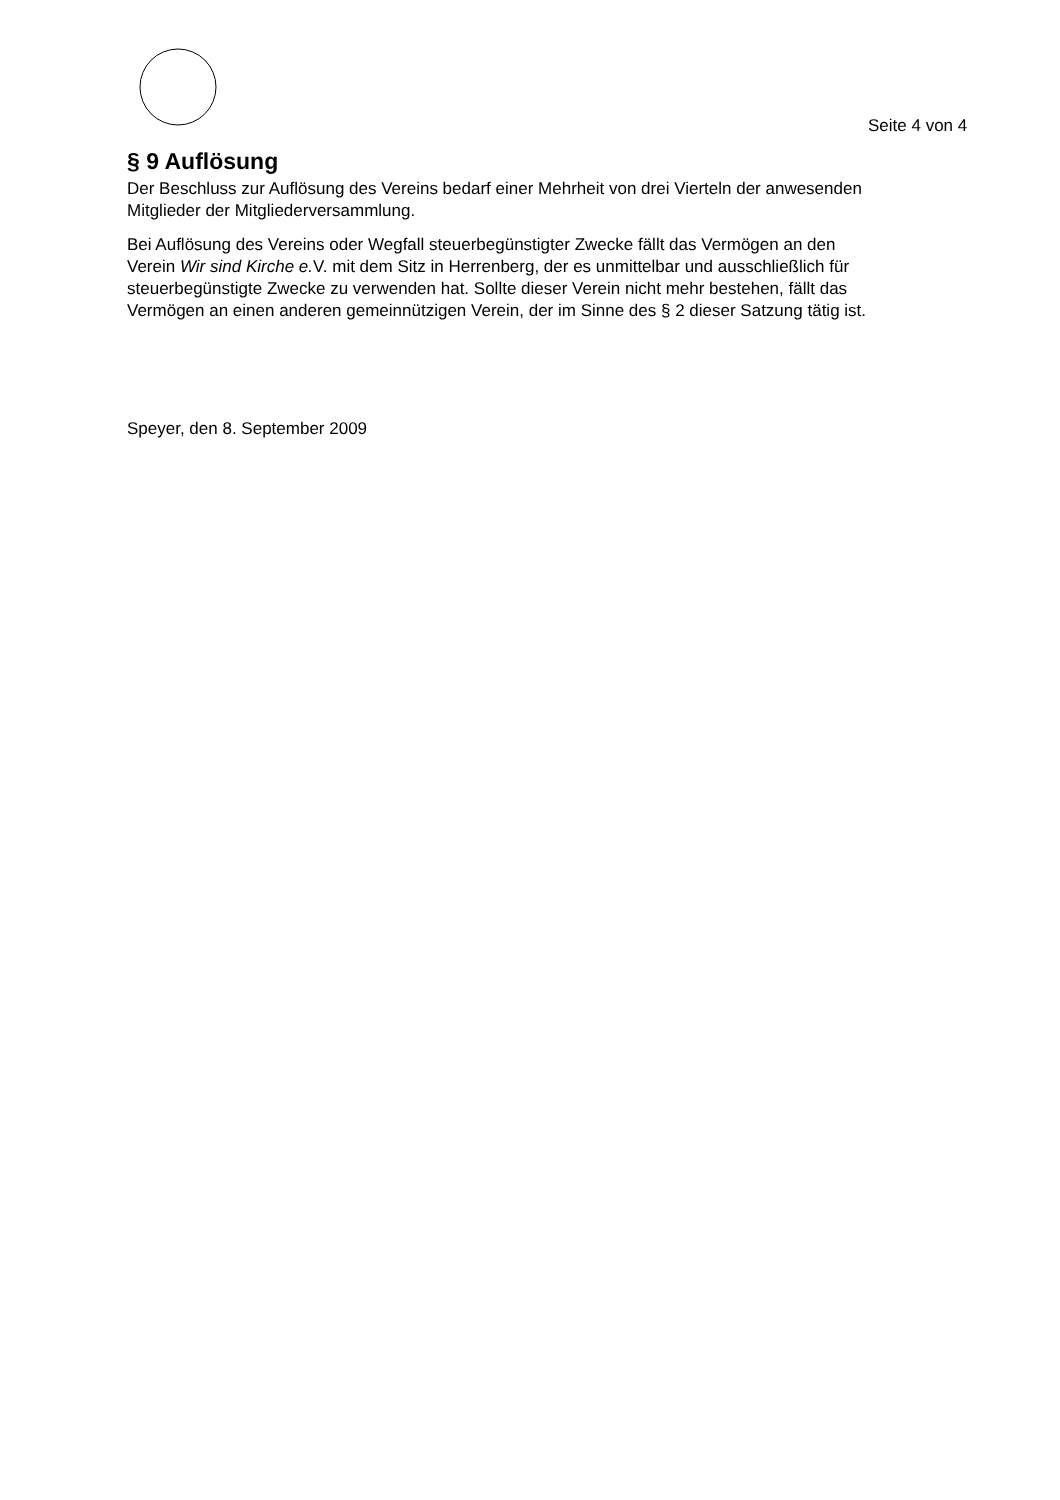Seite 4 von 4
§ 9 Auflösung
Der Beschluss zur Auflösung des Vereins bedarf einer Mehrheit von drei Vierteln der anwesenden Mitglieder der Mitgliederversammlung.
Bei Auflösung des Vereins oder Wegfall steuerbegünstigter Zwecke fällt das Vermögen an den Verein Wir sind Kirche e. V. mit dem Sitz in Herrenberg, der es unmittelbar und ausschließlich für steuerbegünstigte Zwecke zu verwenden hat. Sollte dieser Verein nicht mehr bestehen, fällt das Vermögen an einen anderen gemeinnützigen Verein, der im Sinne des § 2 dieser Satzung tätig ist.
Speyer, den 8. September 2009